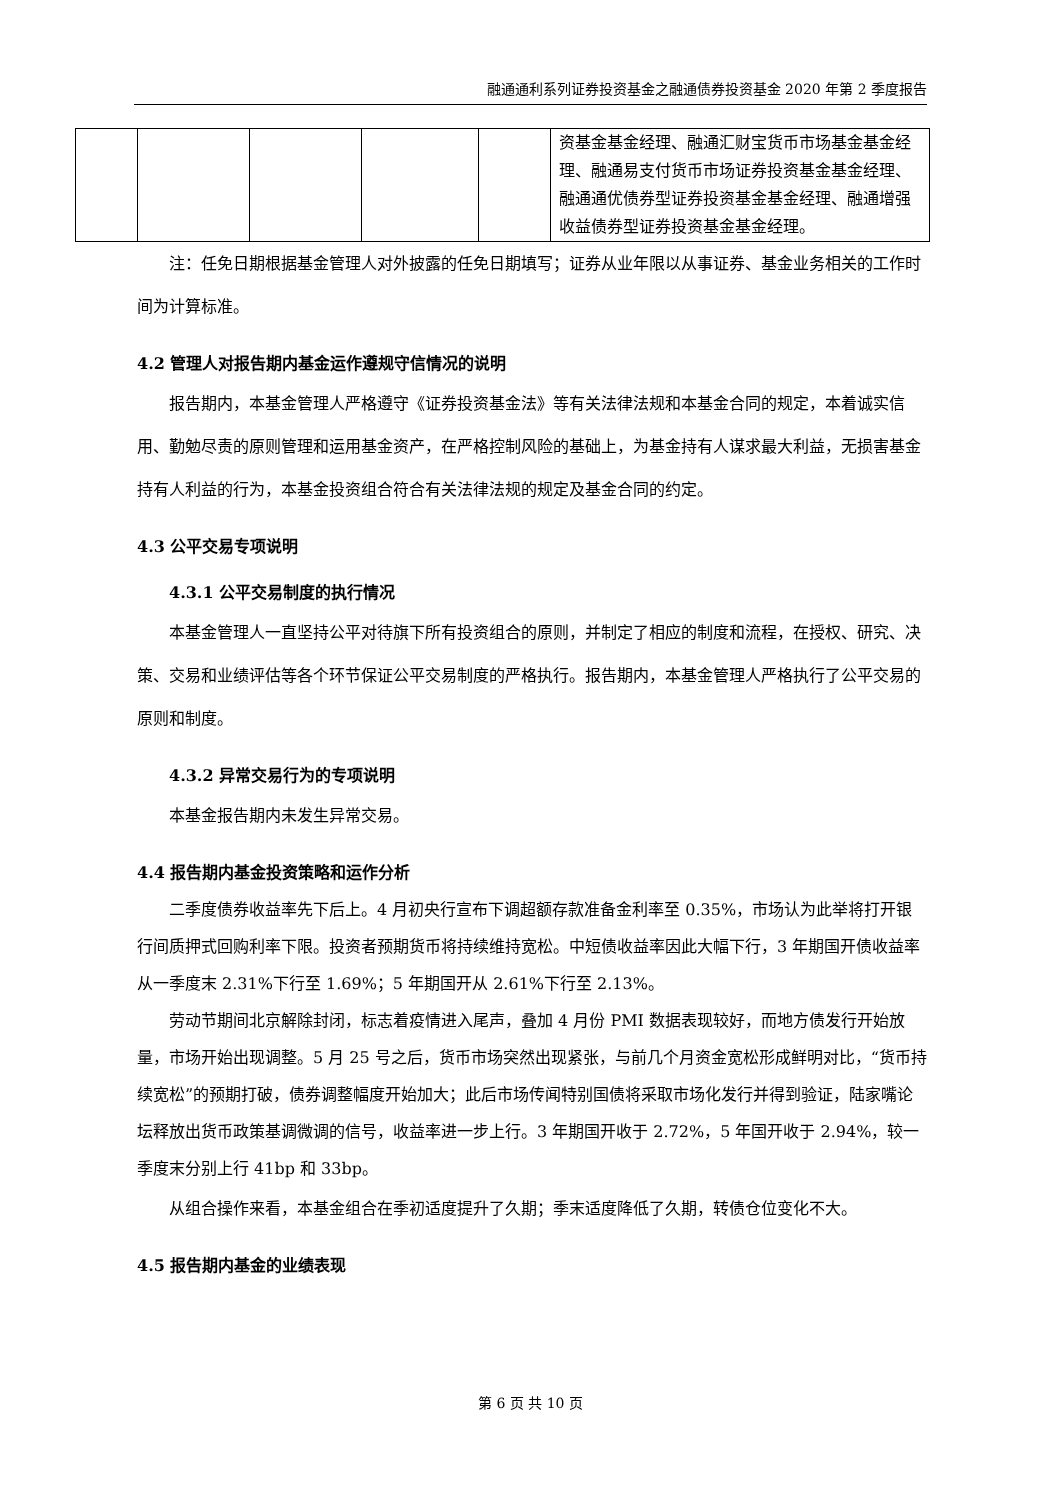融通通利系列证券投资基金之融通债券投资基金 2020 年第 2 季度报告
| | | | | | 资基金基金经理、融通汇财宝货币市场基金基金经理、融通易支付货币市场证券投资基金基金经理、融通通优债券型证券投资基金基金经理、融通增强收益债券型证券投资基金基金经理。 |
注：任免日期根据基金管理人对外披露的任免日期填写；证券从业年限以从事证券、基金业务相关的工作时间为计算标准。
4.2 管理人对报告期内基金运作遵规守信情况的说明
报告期内，本基金管理人严格遵守《证券投资基金法》等有关法律法规和本基金合同的规定，本着诚实信用、勤勉尽责的原则管理和运用基金资产，在严格控制风险的基础上，为基金持有人谋求最大利益，无损害基金持有人利益的行为，本基金投资组合符合有关法律法规的规定及基金合同的约定。
4.3 公平交易专项说明
4.3.1 公平交易制度的执行情况
本基金管理人一直坚持公平对待旗下所有投资组合的原则，并制定了相应的制度和流程，在授权、研究、决策、交易和业绩评估等各个环节保证公平交易制度的严格执行。报告期内，本基金管理人严格执行了公平交易的原则和制度。
4.3.2 异常交易行为的专项说明
本基金报告期内未发生异常交易。
4.4 报告期内基金投资策略和运作分析
二季度债券收益率先下后上。4 月初央行宣布下调超额存款准备金利率至 0.35%，市场认为此举将打开银行间质押式回购利率下限。投资者预期货币将持续维持宽松。中短债收益率因此大幅下行，3 年期国开债收益率从一季度末 2.31%下行至 1.69%；5 年期国开从 2.61%下行至 2.13%。
劳动节期间北京解除封闭，标志着疫情进入尾声，叠加 4 月份 PMI 数据表现较好，而地方债发行开始放量，市场开始出现调整。5 月 25 号之后，货币市场突然出现紧张，与前几个月资金宽松形成鲜明对比，“货币持续宽松”的预期打破，债券调整幅度开始加大；此后市场传闻特别国债将采取市场化发行并得到验证，陆家嘴论坛释放出货币政策基调微调的信号，收益率进一步上行。3 年期国开收于 2.72%，5 年国开收于 2.94%，较一季度末分别上行 41bp 和 33bp。
从组合操作来看，本基金组合在季初适度提升了久期；季末适度降低了久期，转债仓位变化不大。
4.5 报告期内基金的业绩表现
第 6 页 共 10 页